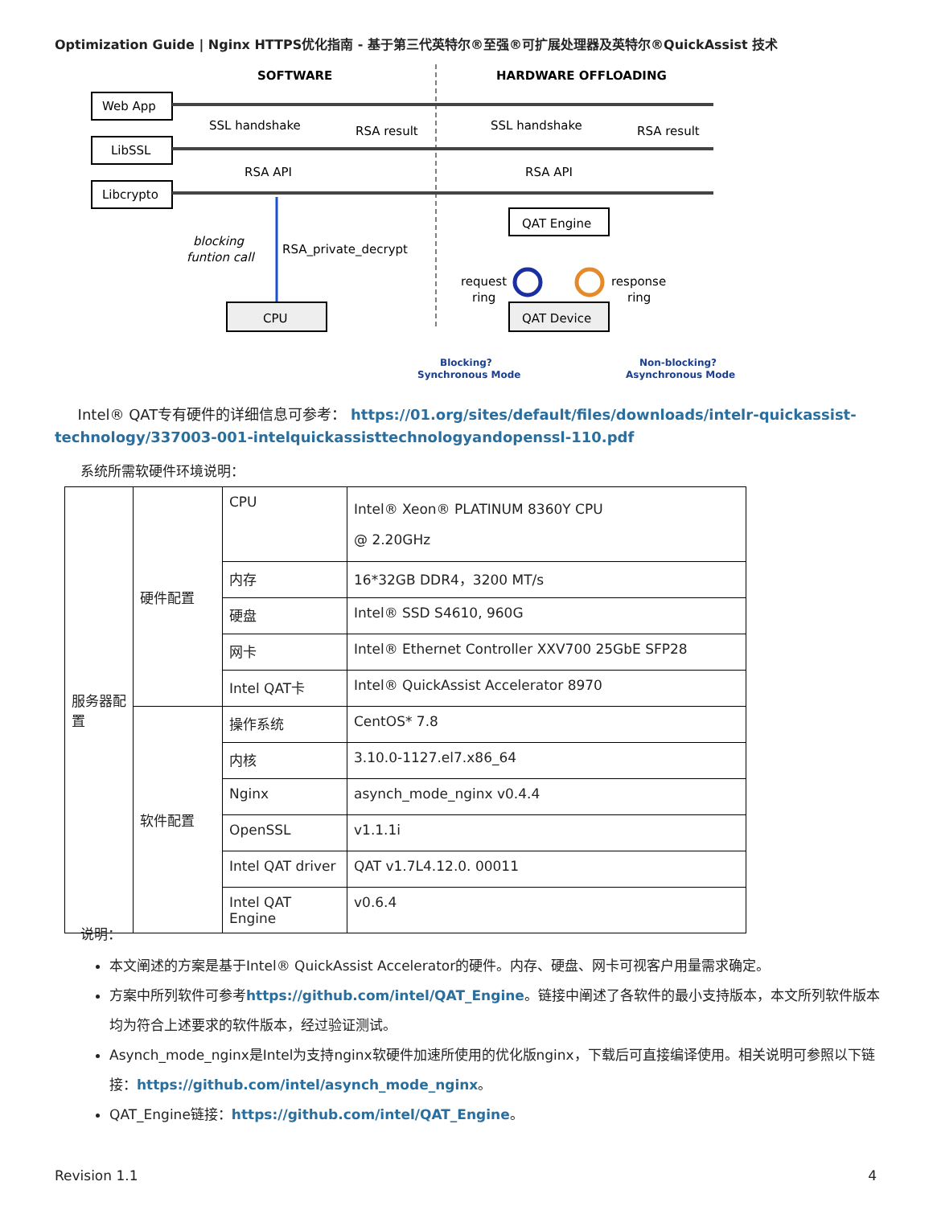Optimization Guide | Nginx HTTPS优化指南 - 基于第三代英特尔®至强®可扩展处理器及英特尔®QuickAssist 技术
SOFTWARE
HARDWARE OFFLOADING
Web App
LibSSL
Libcrypto
SSL handshake
RSA result
SSL handshake
RSA result
RSA API
RSA API
blocking
funtion call
RSA_private_decrypt
CPU
QAT Engine
QAT Device
request
ring
response
ring
Blocking?
Synchronous Mode
Non-blocking?
Asynchronous Mode
Intel® QAT专有硬件的详细信息可参考： https://01.org/sites/default/files/downloads/intelr-quickassist-technology/337003-001-intelquickassisttechnologyandopenssl-110.pdf
系统所需软硬件环境说明：
| 服务器配置 | 硬件配置 | CPU | Intel® Xeon® PLATINUM 8360Y CPU @ 2.20GHz |
| | | 内存 | 16*32GB DDR4，3200 MT/s |
| | | 硬盘 | Intel® SSD S4610, 960G |
| | | 网卡 | Intel® Ethernet Controller XXV700 25GbE SFP28 |
| | | Intel QAT卡 | Intel® QuickAssist Accelerator 8970 |
| | 软件配置 | 操作系统 | CentOS* 7.8 |
| | | 内核 | 3.10.0-1127.el7.x86_64 |
| | | Nginx | asynch_mode_nginx v0.4.4 |
| | | OpenSSL | v1.1.1i |
| | | Intel QAT driver | QAT v1.7L4.12.0. 00011 |
| | | Intel QAT Engine | v0.6.4 |
说明：
本文阐述的方案是基于Intel® QuickAssist Accelerator的硬件。内存、硬盘、网卡可视客户用量需求确定。
方案中所列软件可参考https://github.com/intel/QAT_Engine。链接中阐述了各软件的最小支持版本，本文所列软件版本均为符合上述要求的软件版本，经过验证测试。
Asynch_mode_nginx是Intel为支持nginx软硬件加速所使用的优化版nginx，下载后可直接编译使用。相关说明可参照以下链接：https://github.com/intel/asynch_mode_nginx。
QAT_Engine链接：https://github.com/intel/QAT_Engine。
Revision 1.1 4